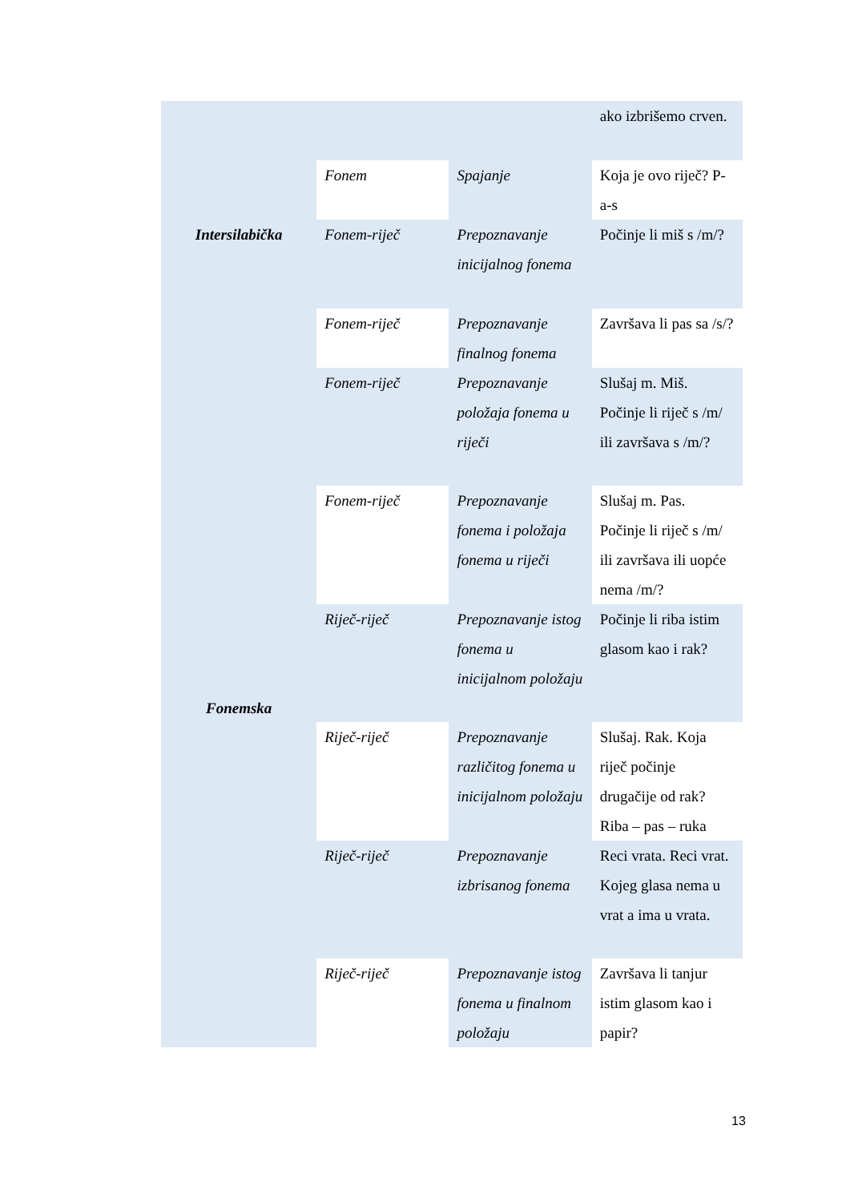| Intersilabička | | | ako izbrišemo crven. |
| | Fonem | Spajanje | Koja je ovo riječ? P-a-s |
| | Fonem-riječ | Prepoznavanje inicijalnog fonema | Počinje li miš s /m/? |
| | Fonem-riječ | Prepoznavanje finalnog fonema | Završava li pas sa /s/? |
| Fonemska | Fonem-riječ | Prepoznavanje položaja fonema u riječi | Slušaj m. Miš. Počinje li riječ s /m/ ili završava s /m/? |
| | Fonem-riječ | Prepoznavanje fonema i položaja fonema u riječi | Slušaj m. Pas. Počinje li riječ s /m/ ili završava ili uopće nema /m/? |
| | Riječ-riječ | Prepoznavanje istog fonema u inicijalnom položaju | Počinje li riba istim glasom kao i rak? |
| | Riječ-riječ | Prepoznavanje različitog fonema u inicijalnom položaju | Slušaj. Rak. Koja riječ počinje drugačije od rak? Riba – pas – ruka |
| | Riječ-riječ | Prepoznavanje izbrisanog fonema | Reci vrata. Reci vrat. Kojeg glasa nema u vrat a ima u vrata. |
| | Riječ-riječ | Prepoznavanje istog fonema u finalnom položaju | Završava li tanjur istim glasom kao i papir? |
13